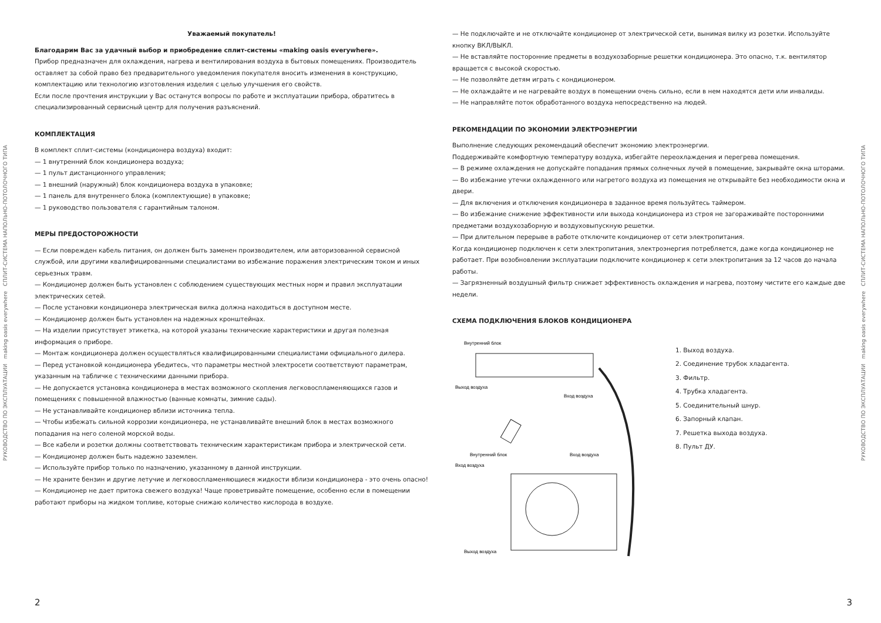РУКОВОДСТВО ПО ЭКСПЛУАТАЦИИ making oasis everywhere СПЛИТ-СИСТЕМА НАПОЛЬНО-ПОТОЛОЧНОГО ТИПА
Уважаемый покупатель!
Благодарим Вас за удачный выбор и приобредение сплит-системы «making oasis everywhere».
Прибор предназначен для охлаждения, нагрева и вентилирования воздуха в бытовых помещениях. Производитель оставляет за собой право без предварительного уведомления покупателя вносить изменения в конструкцию, комплектацию или технологию изготовления изделия с целью улучшения его свойств.
Если после прочтения инструкции у Вас останутся вопросы по работе и эксплуатации прибора, обратитесь в специализированный сервисный центр для получения разъяснений.
КОМПЛЕКТАЦИЯ
В комплект сплит-системы (кондиционера воздуха) входит:
— 1 внутренний блок кондиционера воздуха;
— 1 пульт дистанционного управления;
— 1 внешний (наружный) блок кондиционера воздуха в упаковке;
— 1 панель для внутреннего блока (комплектующие) в упаковке;
— 1 руководство пользователя с гарантийным талоном.
МЕРЫ ПРЕДОСТОРОЖНОСТИ
— Если поврежден кабель питания, он должен быть заменен производителем, или авторизованной сервисной службой, или другими квалифицированными специалистами во избежание поражения электрическим током и иных серьезных травм.
— Кондиционер должен быть установлен с соблюдением существующих местных норм и правил эксплуатации электрических сетей.
— После установки кондиционера электрическая вилка должна находиться в доступном месте.
— Кондиционер должен быть установлен на надежных кронштейнах.
— На изделии присутствует этикетка, на которой указаны технические характеристики и другая полезная информация о приборе.
— Монтаж кондиционера должен осуществляться квалифицированными специалистами официального дилера.
— Перед установкой кондиционера убедитесь, что параметры местной электросети соответствуют параметрам, указанным на табличке с техническими данными прибора.
— Не допускается установка кондиционера в местах возможного скопления легковоспламеняющихся газов и помещениях с повышенной влажностью (ванные комнаты, зимние сады).
— Не устанавливайте кондиционер вблизи источника тепла.
— Чтобы избежать сильной коррозии кондиционера, не устанавливайте внешний блок в местах возможного попадания на него соленой морской воды.
— Все кабели и розетки должны соответствовать техническим характеристикам прибора и электрической сети.
— Кондиционер должен быть надежно заземлен.
— Используйте прибор только по назначению, указанному в данной инструкции.
— Не храните бензин и другие летучие и легковоспламеняющиеся жидкости вблизи кондиционера - это очень опасно!
— Кондиционер не дает притока свежего воздуха! Чаще проветривайте помещение, особенно если в помещении работают приборы на жидком топливе, которые снижаю количество кислорода в воздухе.
2
— Не подключайте и не отключайте кондиционер от электрической сети, вынимая вилку из розетки. Используйте кнопку ВКЛ/ВЫКЛ.
— Не вставляйте посторонние предметы в воздухозаборные решетки кондиционера. Это опасно, т.к. вентилятор вращается с высокой скоростью.
— Не позволяйте детям играть с кондиционером.
— Не охлаждайте и не нагревайте воздух в помещении очень сильно, если в нем находятся дети или инвалиды.
— Не направляйте поток обработанного воздуха непосредственно на людей.
РЕКОМЕНДАЦИИ ПО ЭКОНОМИИ ЭЛЕКТРОЭНЕРГИИ
Выполнение следующих рекомендаций обеспечит экономию электроэнергии.
Поддерживайте комфортную температуру воздуха, избегайте переохлаждения и перегрева помещения.
— В режиме охлаждения не допускайте попадания прямых солнечных лучей в помещение, закрывайте окна шторами.
— Во избежание утечки охлажденного или нагретого воздуха из помещения не открывайте без необходимости окна и двери.
— Для включения и отключения кондиционера в заданное время пользуйтесь таймером.
— Во избежание снижение эффективности или выхода кондиционера из строя не загораживайте посторонними предметами воздухозаборную и воздуховыпускную решетки.
— При длительном перерыве в работе отключите кондиционер от сети электропитания.
Когда кондиционер подключен к сети электропитания, электроэнергия потребляется, даже когда кондиционер не работает. При возобновлении эксплуатации подключите кондиционер к сети электропитания за 12 часов до начала работы.
— Загрязненный воздушный фильтр снижает эффективность охлаждения и нагрева, поэтому чистите его каждые две недели.
СХЕМА ПОДКЛЮЧЕНИЯ БЛОКОВ КОНДИЦИОНЕРА
Внутренний блок
Выход воздуха
Вход воздуха
Внутренний блок
Вход воздуха
Вход воздуха
Выход воздуха
1. Выход воздуха.
2. Соединение трубок хладагента.
3. Фильтр.
4. Трубка хладагента.
5. Соединительный шнур.
6. Запорный клапан.
7. Решетка выхода воздуха.
8. Пульт ДУ.
3
РУКОВОДСТВО ПО ЭКСПЛУАТАЦИИ making oasis everywhere СПЛИТ-СИСТЕМА НАПОЛЬНО-ПОТОЛОЧНОГО ТИПА